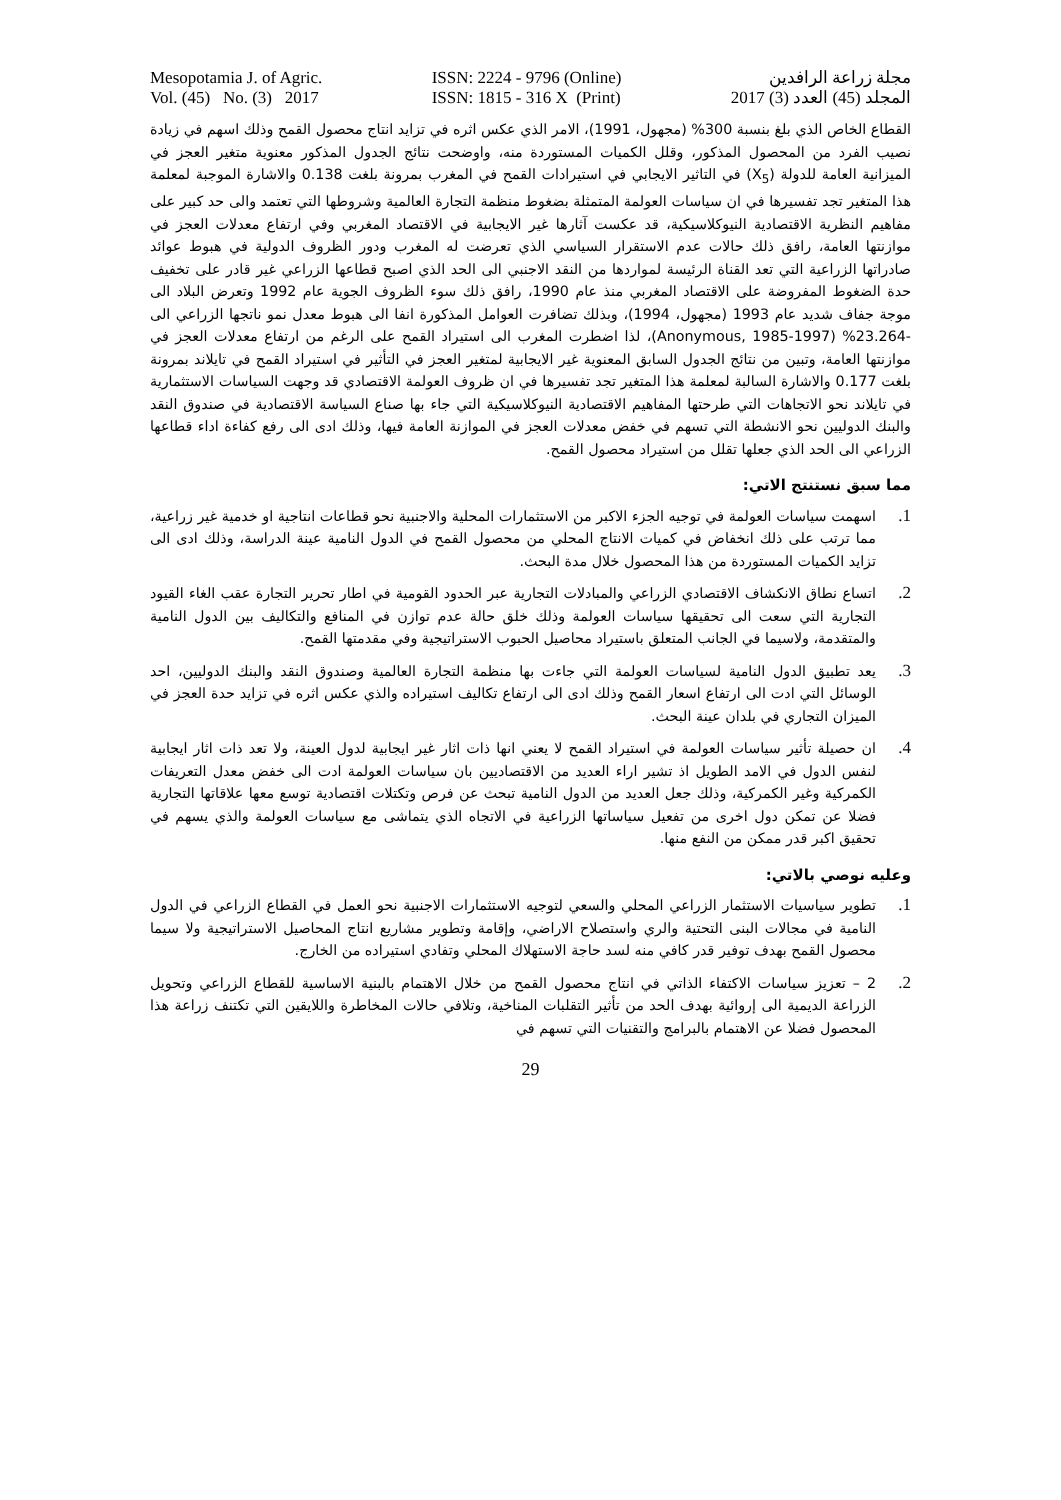Mesopotamia J. of Agric.
Vol. (45) No. (3) 2017
ISSN: 2224 - 9796 (Online)
ISSN: 1815 - 316 X (Print)
مجلة زراعة الرافدين
المجلد (45) العدد (3) 2017
القطاع الخاص الذي بلغ بنسبة 300% (مجهول، 1991)، الامر الذي عكس اثره في تزايد انتاج محصول القمح وذلك اسهم في زيادة نصيب الفرد من المحصول المذكور، وقلل الكميات المستوردة منه، واوضحت نتائج الجدول المذكور معنوية متغير العجز في الميزانية العامة للدولة (X<sub>5</sub>) في التاثير الايجابي في استيرادات القمح في المغرب بمرونة بلغت 0.138 والاشارة الموجبة لمعلمة هذا المتغير تجد تفسيرها في ان سياسات العولمة المتمثلة بضغوط منظمة التجارة العالمية وشروطها التي تعتمد والى حد كبير على مفاهيم النظرية الاقتصادية النيوكلاسيكية، قد عكست آثارها غير الايجابية في الاقتصاد المغربي وفي ارتفاع معدلات العجز في موازنتها العامة، رافق ذلك حالات عدم الاستقرار السياسي الذي تعرضت له المغرب ودور الظروف الدولية في هبوط عوائد صادراتها الزراعية التي تعد القناة الرئيسة لمواردها من النقد الاجنبي الى الحد الذي اصبح قطاعها الزراعي غير قادر على تخفيف حدة الضغوط المفروضة على الاقتصاد المغربي منذ عام 1990، رافق ذلك سوء الظروف الجوية عام 1992 وتعرض البلاد الى موجة جفاف شديد عام 1993 (مجهول، 1994)، وبذلك تضافرت العوامل المذكورة انفا الى هبوط معدل نمو ناتجها الزراعي الى -23.264% (Anonymous, 1985-1997)، لذا اضطرت المغرب الى استيراد القمح على الرغم من ارتفاع معدلات العجز في موازنتها العامة، وتبين من نتائج الجدول السابق المعنوية غير الايجابية لمتغير العجز في التأثير في استيراد القمح في تايلاند بمرونة بلغت 0.177 والاشارة السالبة لمعلمة هذا المتغير تجد تفسيرها في ان ظروف العولمة الاقتصادي قد وجهت السياسات الاستثمارية في تايلاند نحو الاتجاهات التي طرحتها المفاهيم الاقتصادية النيوكلاسيكية التي جاء بها صناع السياسة الاقتصادية في صندوق النقد والبنك الدوليين نحو الانشطة التي تسهم في خفض معدلات العجز في الموازنة العامة فيها، وذلك ادى الى رفع كفاءة اداء قطاعها الزراعي الى الحد الذي جعلها تقلل من استيراد محصول القمح.
مما سبق نستنتج الاتي:
1.
اسهمت سياسات العولمة في توجيه الجزء الاكبر من الاستثمارات المحلية والاجنبية نحو قطاعات انتاجية او خدمية غير زراعية، مما ترتب على ذلك انخفاض في كميات الانتاج المحلي من محصول القمح في الدول النامية عينة الدراسة، وذلك ادى الى تزايد الكميات المستوردة من هذا المحصول خلال مدة البحث.
2.
اتساع نطاق الانكشاف الاقتصادي الزراعي والمبادلات التجارية عبر الحدود القومية في اطار تحرير التجارة عقب الغاء القيود التجارية التي سعت الى تحقيقها سياسات العولمة وذلك خلق حالة عدم توازن في المنافع والتكاليف بين الدول النامية والمتقدمة، ولاسيما في الجانب المتعلق باستيراد محاصيل الحبوب الاستراتيجية وفي مقدمتها القمح.
3.
يعد تطبيق الدول النامية لسياسات العولمة التي جاءت بها منظمة التجارة العالمية وصندوق النقد والبنك الدوليين، احد الوسائل التي ادت الى ارتفاع اسعار القمح وذلك ادى الى ارتفاع تكاليف استيراده والذي عكس اثره في تزايد حدة العجز في الميزان التجاري في بلدان عينة البحث.
4.
ان حصيلة تأثير سياسات العولمة في استيراد القمح لا يعني انها ذات اثار غير ايجابية لدول العينة، ولا تعد ذات اثار ايجابية لنفس الدول في الامد الطويل اذ تشير اراء العديد من الاقتصاديين بان سياسات العولمة ادت الى خفض معدل التعريفات الكمركية وغير الكمركية، وذلك جعل العديد من الدول النامية تبحث عن فرص وتكتلات اقتصادية توسع معها علاقاتها التجارية فضلا عن تمكن دول اخرى من تفعيل سياساتها الزراعية في الاتجاه الذي يتماشى مع سياسات العولمة والذي يسهم في تحقيق اكبر قدر ممكن من النفع منها.
وعليه نوصي بالاتي:
1.
تطوير سياسيات الاستثمار الزراعي المحلي والسعي لتوجيه الاستثمارات الاجنبية نحو العمل في القطاع الزراعي في الدول النامية في مجالات البنى التحتية والري واستصلاح الاراضي، وإقامة وتطوير مشاريع انتاج المحاصيل الاستراتيجية ولا سيما محصول القمح بهدف توفير قدر كافي منه لسد حاجة الاستهلاك المحلي وتفادي استيراده من الخارج.
2.
2 – تعزيز سياسات الاكتفاء الذاتي في انتاج محصول القمح من خلال الاهتمام بالبنية الاساسية للقطاع الزراعي وتحويل الزراعة الديمية الى إروائية بهدف الحد من تأثير التقلبات المناخية، وتلافي حالات المخاطرة واللايقين التي تكتنف زراعة هذا المحصول فضلا عن الاهتمام بالبرامج والتقنيات التي تسهم في
29